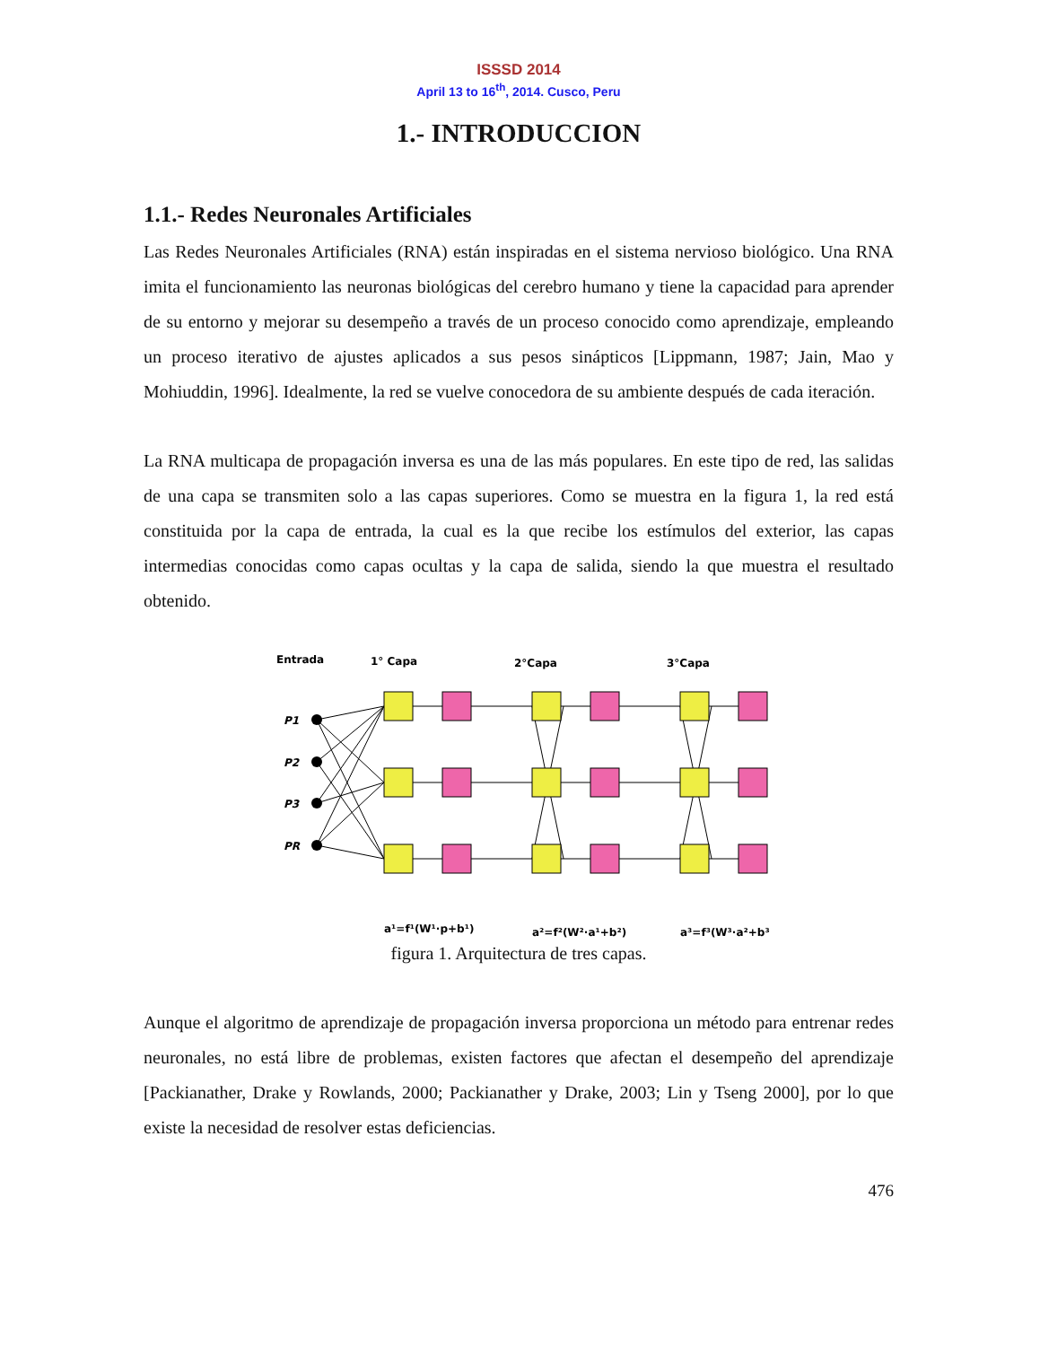ISSSD 2014
April 13 to 16<sup>th</sup>, 2014. Cusco, Peru
1.- INTRODUCCION
1.1.- Redes Neuronales Artificiales
Las Redes Neuronales Artificiales (RNA) están inspiradas en el sistema nervioso biológico. Una RNA imita el funcionamiento las neuronas biológicas del cerebro humano y tiene la capacidad para aprender de su entorno y mejorar su desempeño a través de un proceso conocido como aprendizaje, empleando un proceso iterativo de ajustes aplicados a sus pesos sinápticos [Lippmann, 1987; Jain, Mao y Mohiuddin, 1996]. Idealmente, la red se vuelve conocedora de su ambiente después de cada iteración.
La RNA multicapa de propagación inversa es una de las más populares. En este tipo de red, las salidas de una capa se transmiten solo a las capas superiores. Como se muestra en la figura 1, la red está constituida por la capa de entrada, la cual es la que recibe los estímulos del exterior, las capas intermedias conocidas como capas ocultas y la capa de salida, siendo la que muestra el resultado obtenido.
Entrada
1° Capa
2°Capa
3°Capa
P1
P2
P3
PR
a¹=f¹(W¹·p+b¹)
a²=f²(W²·a¹+b²)
a³=f³(W³·a²+b³)
figura 1. Arquitectura de tres capas.
Aunque el algoritmo de aprendizaje de propagación inversa proporciona un método para entrenar redes neuronales, no está libre de problemas, existen factores que afectan el desempeño del aprendizaje [Packianather, Drake y Rowlands, 2000; Packianather y Drake, 2003; Lin y Tseng 2000], por lo que existe la necesidad de resolver estas deficiencias.
476